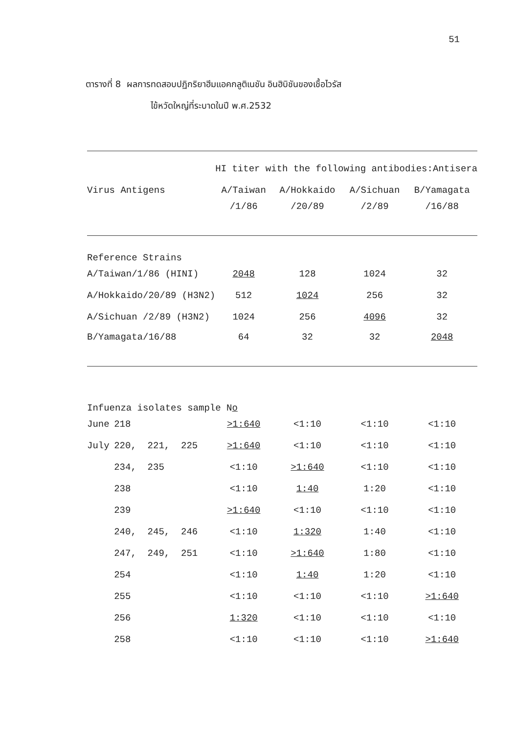51
ตารางที่ 8 ผลการทดสอบปฏิกริยาฮีมแอคกลูติเนชัน อินฮิบิชันของเชื้อไวรัส
ไข้หวัดใหญ่ที่ระบาดในปี พ.ศ.2532
| | | HI titer with the following antibodies:Antisera | | | |
| --- | --- | --- | --- | --- | --- |
| Virus Antigens | | A/Taiwan | A/Hokkaido | A/Sichuan | B/Yamagata |
| | | /1/86 | /20/89 | /2/89 | /16/88 |
| Reference Strains | | | | | |
| A/Taiwan/1/86 (HINI) | | 2048 | 128 | 1024 | 32 |
| A/Hokkaido/20/89 (H3N2) | | 512 | 1024 | 256 | 32 |
| A/Sichuan /2/89 (H3N2) | | 1024 | 256 | 4096 | 32 |
| B/Yamagata/16/88 | | 64 | 32 | 32 | 2048 |
| Infuenza isolates sample N o | | | | | |
| June | 218 | >1:640 | <1:10 | <1:10 | <1:10 |
| July | 220, 221, 225 | >1:640 | <1:10 | <1:10 | <1:10 |
| | 234, 235 | <1:10 | >1:640 | <1:10 | <1:10 |
| | 238 | <1:10 | 1:40 | 1:20 | <1:10 |
| | 239 | >1:640 | <1:10 | <1:10 | <1:10 |
| | 240, 245, 246 | <1:10 | 1:320 | 1:40 | <1:10 |
| | 247, 249, 251 | <1:10 | >1:640 | 1:80 | <1:10 |
| | 254 | <1:10 | 1:40 | 1:20 | <1:10 |
| | 255 | <1:10 | <1:10 | <1:10 | >1:640 |
| | 256 | 1:320 | <1:10 | <1:10 | <1:10 |
| | 258 | <1:10 | <1:10 | <1:10 | >1:640 |